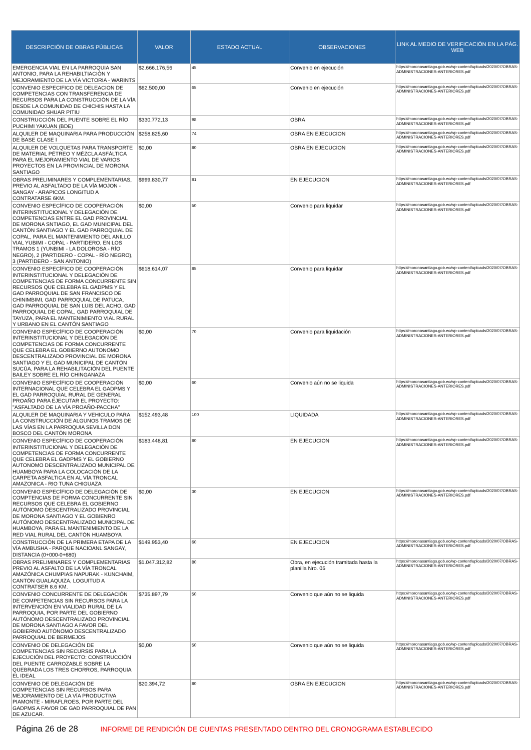| DESCRIPCIÓN DE OBRAS PÚBLICAS | VALOR | ESTADO ACTUAL | OBSERVACIONES | LINK AL MEDIO DE VERIFICACIÓN EN LA PÁG. WEB |
| --- | --- | --- | --- | --- |
| EMERGENCIA VIAL EN LA PARROQUIA SAN ANTONIO, PARA LA REHABILTIACIÓN Y MEJORAMIENTO DE LA VÍA VICTORIA - WARINTS | $2.666.176,56 | 45 | Convenio en ejecución | https://moronasantiago.gob.ec/wp-content/uploads/2020/07/OBRAS-ADMINISTRACIONES-ANTERIORES.pdf |
| CONVENIO ESPECIFICO DE DELEACION DE COMPETENCIAS CON TRANSFERENCIA DE RECURSOS PARA LA CONSTRUCCIÓN DE LA VÍA DESDE LA COMUNIDAD DE CHICHIS HASTA LA COMUNIDAD SHUAR PITIU | $62.500,00 | 65 | Convenio en ejecución | https://moronasantiago.gob.ec/wp-content/uploads/2020/07/OBRAS-ADMINISTRACIONES-ANTERIORES.pdf |
| CONSTRUCCIÓN DEL PUENTE SOBRE EL RÍO PUCHIMI YAKUAN (BDE) | $330.772,13 | 98 | OBRA | https://moronasantiago.gob.ec/wp-content/uploads/2020/07/OBRAS-ADMINISTRACIONES-ANTERIORES.pdf |
| ALQUILER DE MAQUINARIA PARA PRODUCCIÓN DE BASE CLASE I | $258.825,60 | 74 | OBRA EN EJECUCION | https://moronasantiago.gob.ec/wp-content/uploads/2020/07/OBRAS-ADMINISTRACIONES-ANTERIORES.pdf |
| ALQUILER DE VOLQUETAS PARA TRANSPORTE DE MATERIAL PÉTREO Y MÉZCLA ASFÁLTICA PARA EL MEJORAMIENTO VIAL DE VARIOS PROYECTOS EN LA PROVINCIAL DE MORONA SANTIAGO | $0,00 | 80 | OBRA EN EJECUCION | https://moronasantiago.gob.ec/wp-content/uploads/2020/07/OBRAS-ADMINISTRACIONES-ANTERIORES.pdf |
| OBRAS PRELIMINARES Y COMPLEMENTARIAS, PREVIO AL ASFALTADO DE LA VÍA MOJON - SANGAY - ARAPICOS LONGITUD A CONTRATARSE 6KM. | $999.830,77 | 81 | EN EJECUCION | https://moronasantiago.gob.ec/wp-content/uploads/2020/07/OBRAS-ADMINISTRACIONES-ANTERIORES.pdf |
| CONVENIO ESPECÍFICO DE COOPERACIÓN INTERINSTITUCIONAL Y DELEGACIÓN DE COMPETENCIAS ENTRE EL GAD PROVINCIAL DE MORONA SNTIAGO, EL GAD MUNICIPAL DEL CANTÓN SANTIAGO Y EL GAD PARROQUIAL DE COPAL, PARA EL MANTENIMIENTO DEL ANILLO VIAL YUBIMI - COPAL - PARTIDERO, EN LOS TRAMOS 1 (YUNBIMI - LA DOLOROSA - RÍO NEGRO), 2 (PARTIDERO - COPAL - RÍO NEGRO), 3 (PARTIDERO - SAN ANTONIO) | $0,00 | 50 | Convenio para liquidar | https://moronasantiago.gob.ec/wp-content/uploads/2020/07/OBRAS-ADMINISTRACIONES-ANTERIORES.pdf |
| CONVENIO ESPECÍFICO DE COOPERACIÓN INTERINSTITUCIONAL Y DELEGACIÓN DE COMPETENCIAS DE FORMA CONCURRENTE SIN RECURSOS QUE CELEBRA EL GADPMS Y EL GAD PARROQUIAL DE SAN FRANCISCO DE CHINIMBIMI, GAD PARROQUIAL DE PATUCA, GAD PARROQUIAL DE SAN LUIS DEL ACHO, GAD PARROQUIAL DE COPAL, GAD PARROQUIAL DE TAYUZA, PARA EL MANTENIMIENTO VIAL RURAL Y URBANO EN EL CANTÓN SANTIAGO | $618.614,07 | 85 | Convenio para liquidar | https://moronasantiago.gob.ec/wp-content/uploads/2020/07/OBRAS-ADMINISTRACIONES-ANTERIORES.pdf |
| CONVENIO ESPECÍFICO DE COOPERACIÓN INTERINSTITUCIONAL Y DELEGACIÓN DE COMPETENCIAS DE FORMA CONCURRENTE QUE CELEBRA EL GOBIERNO AUTONOMO DESCENTRALIZADO PROVINCIAL DE MORONA SANTIAGO Y EL GAD MUNICIPAL DE CANTÓN SUCÚA, PARA LA REHABILITACIÓN DEL PUENTE BAILEY SOBRE EL RÍO CHINGANAZA | $0,00 | 70 | Convenio para liquidación | https://moronasantiago.gob.ec/wp-content/uploads/2020/07/OBRAS-ADMINISTRACIONES-ANTERIORES.pdf |
| CONVENIO ESPECÍFICO DE COOPERACIÓN INTERNACIONAL QUE CELEBRA EL GADPMS Y EL GAD PARROQUIAL RURAL DE GENERAL PROAÑO PARA EJECUTAR EL PROYECTO: "ASFALTADO DE LA VÍA PROAÑO-PACCHA" | $0,00 | 60 | Convenio aún no se liquida | https://moronasantiago.gob.ec/wp-content/uploads/2020/07/OBRAS-ADMINISTRACIONES-ANTERIORES.pdf |
| ALQUILER DE MAQUINARIA Y VEHICULO PARA LA CONSTRUCCIÓN DE ALGUNOS TRAMOS DE LAS VÍAS EN LA PARROQUIA SEVILLA DON BOSCO DEL CANTÓN MORONA | $152.493,48 | 100 | LIQUIDADA | https://moronasantiago.gob.ec/wp-content/uploads/2020/07/OBRAS-ADMINISTRACIONES-ANTERIORES.pdf |
| CONVENIO ESPECÍFICO DE COOPERACIÓN INTERINSTITUCIONAL Y DELEGACIÓN DE COMPETENCIAS DE FORMA CONCURRENTE QUE CELEBRA EL GADPMS Y EL GOBIERNO AUTONOMO DESCENTRALIZADO MUNICIPAL DE HUAMBOYA PARA LA COLOCACIÓN DE LA CARPETA ASFALTICA EN AL VÍA TRONCAL AMAZONICA - RIO TUNA CHIGUAZA | $183.448,81 | 80 | EN EJECUCION | https://moronasantiago.gob.ec/wp-content/uploads/2020/07/OBRAS-ADMINISTRACIONES-ANTERIORES.pdf |
| CONVENIO ESPECÍFICO DE DELEGACIÓN DE COMPTENCIAS DE FORMA CONCURRENTE SIN RECURSOS QUE CELEBRA EL GOBIERNO AUTÓNOMO DESCENTRALIZADO PROVINCIAL DE MORONA SANTIAGO Y EL GOBIENRO AUTÓNOMO DESCENTRALIZADO MUNICIPAL DE HUAMBOYA, PARA EL MANTENIMIENTO DE LA RED VIAL RURAL DEL CANTÓN HUAMBOYA | $0,00 | 30 | EN EJECUCION | https://moronasantiago.gob.ec/wp-content/uploads/2020/07/OBRAS-ADMINISTRACIONES-ANTERIORES.pdf |
| CONSTRUCCIÓN DE LA PRIMERA ETAPA DE LA VÍA AMBUSHA - PARQUE NACIOANL SANGAY, DISTANCIA (0+000-0+680) | $149.953,40 | 60 | EN EJECUCION | https://moronasantiago.gob.ec/wp-content/uploads/2020/07/OBRAS-ADMINISTRACIONES-ANTERIORES.pdf |
| OBRAS PRELIMINARES Y COMPLEMENTARIAS PREVIO AL ASFALTO DE LA VÍA TRONCAL AMAZÓNICA CHUMPIAS NAPURAK - KUNCHAIM, CANTÓN GUALAQUIZA, LOGUITUD A CONTRATSER 8.6 KM. | $1.047.312,82 | 80 | Obra, en ejecución tramitada hasta la planilla Nro. 05 | https://moronasantiago.gob.ec/wp-content/uploads/2020/07/OBRAS-ADMINISTRACIONES-ANTERIORES.pdf |
| CONVENIO CONCURRENTE DE DELEGACIÓN DE COMPETENCIAS SIN RECURSOS PARA LA INTERVENCIÓN EN VIALIDAD RURAL DE LA PARROQUIA, POR PARTE DEL GOBIERNO AUTÓNOMO DESCENTRALIZADO PROVINCIAL DE MORONA SANTIAGO A FAVOR DEL GOBIERNO AUTÓNOMO DESCENTRALIZADO PARROQUIAL DE BERMEJOS | $735.897,79 | 50 | Convenio que aún no se liquida | https://moronasantiago.gob.ec/wp-content/uploads/2020/07/OBRAS-ADMINISTRACIONES-ANTERIORES.pdf |
| CONVENIO DE DELEGACIÓN DE COMPETENCIAS SIN RECURSIS PARA LA EJECUCIÓN DEL PROYECTO: CONSTRUCCIÓN DEL PUENTE CARROZABLE SOBRE LA QUEBRADA LOS TRES CHORROS, PARROQUIA EL IDEAL | $0,00 | 50 | Convenio que aún no se liquida | https://moronasantiago.gob.ec/wp-content/uploads/2020/07/OBRAS-ADMINISTRACIONES-ANTERIORES.pdf |
| CONVENIO DE DELEGACIÓN DE COMPETENCIAS SIN RECURSOS PARA MEJORAMIENTO DE LA VÍA PRODUCTIVA PIAMONTE - MIRAFLROES, POR PARTE DEL GADPMS A FAVOR DE GAD PARROQUIAL DE PAN DE AZUCAR. | $20.394,72 | 80 | OBRA EN EJECUCION | https://moronasantiago.gob.ec/wp-content/uploads/2020/07/OBRAS-ADMINISTRACIONES-ANTERIORES.pdf |
Página 26 de 28 INFORME DE RENDICIÓN DE CUENTAS PRESENTADO DENTRO DEL CRONOGRAMA ESTABLECIDO